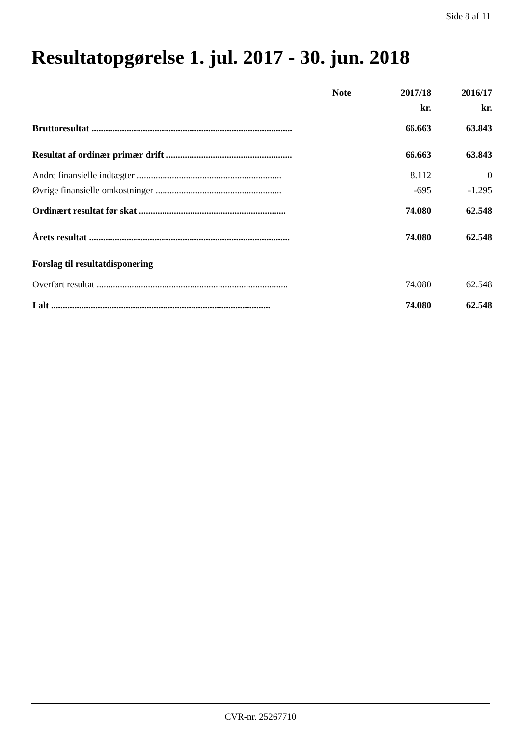Side 8 af 11
Resultatopgørelse 1. jul. 2017 - 30. jun. 2018
| | Note | 2017/18 | 2016/17 |
| --- | --- | --- | --- |
| | | kr. | kr. |
| Bruttoresultat ...................................................................................... | | 66.663 | 63.843 |
| Resultat af ordinær primær drift ...................................................... | | 66.663 | 63.843 |
| Andre finansielle indtægter .............................................................. | | 8.112 | 0 |
| Øvrige finansielle omkostninger ...................................................... | | -695 | -1.295 |
| Ordinært resultat før skat ............................................................... | | 74.080 | 62.548 |
| Årets resultat ...................................................................................... | | 74.080 | 62.548 |
| Forslag til resultatdisponering | | | |
| Overført resultat .................................................................................. | | 74.080 | 62.548 |
| I alt .............................................................................................. | | 74.080 | 62.548 |
CVR-nr. 25267710